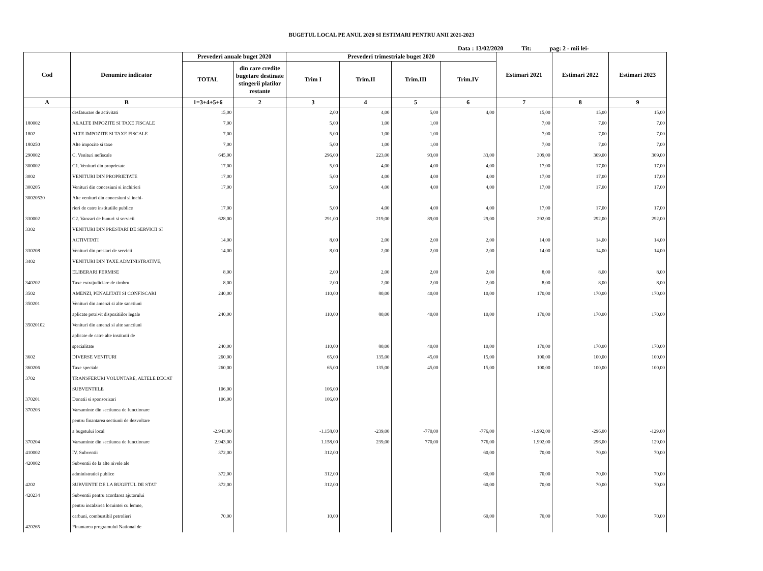BUGETUL LOCAL PE ANUL 2020 SI ESTIMARI PENTRU ANII 2021-2023
Data : 13/02/2020 Tit: pag: 2 - mii lei-
| Cod | Denumire indicator | Prevederi anuale buget 2020 | | Prevederi trimestriale buget 2020 | | | | Estimari 2021 | Estimari 2022 | Estimari 2023 |
| --- | --- | --- | --- | --- | --- | --- | --- | --- | --- | --- |
| | | TOTAL | din care credite bugetare destinate stingerii platilor restante | Trim I | Trim.II | Trim.III | Trim.IV | | | |
| A | B | 1=3+4+5+6 | 2 | 3 | 4 | 5 | 6 | 7 | 8 | 9 |
| | desfasurare de activitati | 15,00 | | 2,00 | 4,00 | 5,00 | 4,00 | 15,00 | 15,00 | 15,00 |
| 180002 | A6.ALTE IMPOZITE SI TAXE FISCALE | 7,00 | | 5,00 | 1,00 | 1,00 | | 7,00 | 7,00 | 7,00 |
| 1802 | ALTE IMPOZITE SI TAXE FISCALE | 7,00 | | 5,00 | 1,00 | 1,00 | | 7,00 | 7,00 | 7,00 |
| 180250 | Alte impozite si taxe | 7,00 | | 5,00 | 1,00 | 1,00 | | 7,00 | 7,00 | 7,00 |
| 290002 | C. Venituri nefiscale | 645,00 | | 296,00 | 223,00 | 93,00 | 33,00 | 309,00 | 309,00 | 309,00 |
| 300002 | C1. Venituri din proprietate | 17,00 | | 5,00 | 4,00 | 4,00 | 4,00 | 17,00 | 17,00 | 17,00 |
| 3002 | VENITURI DIN PROPRIETATE | 17,00 | | 5,00 | 4,00 | 4,00 | 4,00 | 17,00 | 17,00 | 17,00 |
| 300205 | Venituri din concesiuni si inchirieri | 17,00 | | 5,00 | 4,00 | 4,00 | 4,00 | 17,00 | 17,00 | 17,00 |
| 30020530 | Alte venituri din concesiuni si inchi- | | | | | | | | | |
| | rieri de catre institutiile publice | 17,00 | | 5,00 | 4,00 | 4,00 | 4,00 | 17,00 | 17,00 | 17,00 |
| 330002 | C2. Vanzari de bunuri si servicii | 628,00 | | 291,00 | 219,00 | 89,00 | 29,00 | 292,00 | 292,00 | 292,00 |
| 3302 | VENITURI DIN PRESTARI DE SERVICII SI | | | | | | | | | |
| | ACTIVITATI | 14,00 | | 8,00 | 2,00 | 2,00 | 2,00 | 14,00 | 14,00 | 14,00 |
| 330208 | Venituri din prestari de servicii | 14,00 | | 8,00 | 2,00 | 2,00 | 2,00 | 14,00 | 14,00 | 14,00 |
| 3402 | VENITURI DIN TAXE ADMINISTRATIVE, | | | | | | | | | |
| | ELIBERARI PERMISE | 8,00 | | 2,00 | 2,00 | 2,00 | 2,00 | 8,00 | 8,00 | 8,00 |
| 340202 | Taxe extrajudiciare de timbru | 8,00 | | 2,00 | 2,00 | 2,00 | 2,00 | 8,00 | 8,00 | 8,00 |
| 3502 | AMENZI, PENALITATI SI CONFISCARI | 240,00 | | 110,00 | 80,00 | 40,00 | 10,00 | 170,00 | 170,00 | 170,00 |
| 350201 | Venituri din amenzi si alte sanctiuni | | | | | | | | | |
| | aplicate potrivit dispozitiilor legale | 240,00 | | 110,00 | 80,00 | 40,00 | 10,00 | 170,00 | 170,00 | 170,00 |
| 35020102 | Venituri din amenzi si alte sanctiuni | | | | | | | | | |
| | aplicate de catre alte institutii de | | | | | | | | | |
| | specialitate | 240,00 | | 110,00 | 80,00 | 40,00 | 10,00 | 170,00 | 170,00 | 170,00 |
| 3602 | DIVERSE VENITURI | 260,00 | | 65,00 | 135,00 | 45,00 | 15,00 | 100,00 | 100,00 | 100,00 |
| 360206 | Taxe speciale | 260,00 | | 65,00 | 135,00 | 45,00 | 15,00 | 100,00 | 100,00 | 100,00 |
| 3702 | TRANSFERURI VOLUNTARE, ALTELE DECAT | | | | | | | | | |
| | SUBVENTIILE | 106,00 | | 106,00 | | | | | | |
| 370201 | Donatii si sponsorizari | 106,00 | | 106,00 | | | | | | |
| 370203 | Varsaminte din sectiunea de functionare | | | | | | | | | |
| | pentru finantarea sectiunii de dezvoltare | | | | | | | | | |
| | a bugetului local | -2.943,00 | | -1.158,00 | -239,00 | -770,00 | -776,00 | -1.992,00 | -296,00 | -129,00 |
| 370204 | Varsaminte din sectiunea de functionare | 2.943,00 | | 1.158,00 | 239,00 | 770,00 | 776,00 | 1.992,00 | 296,00 | 129,00 |
| 410002 | IV. Subventii | 372,00 | | 312,00 | | | 60,00 | 70,00 | 70,00 | 70,00 |
| 420002 | Subventii de la alte nivele ale | | | | | | | | | |
| | administratiei publice | 372,00 | | 312,00 | | | 60,00 | 70,00 | 70,00 | 70,00 |
| 4202 | SUBVENTII DE LA BUGETUL DE STAT | 372,00 | | 312,00 | | | 60,00 | 70,00 | 70,00 | 70,00 |
| 420234 | Subventii pentru acordarea ajutorului | | | | | | | | | |
| | pentru incalzirea locuintei cu lemne, | | | | | | | | | |
| | carbuni, combustibil petrolieri | 70,00 | | 10,00 | | | 60,00 | 70,00 | 70,00 | 70,00 |
| 420265 | Finantarea programului National de | | | | | | | | | |